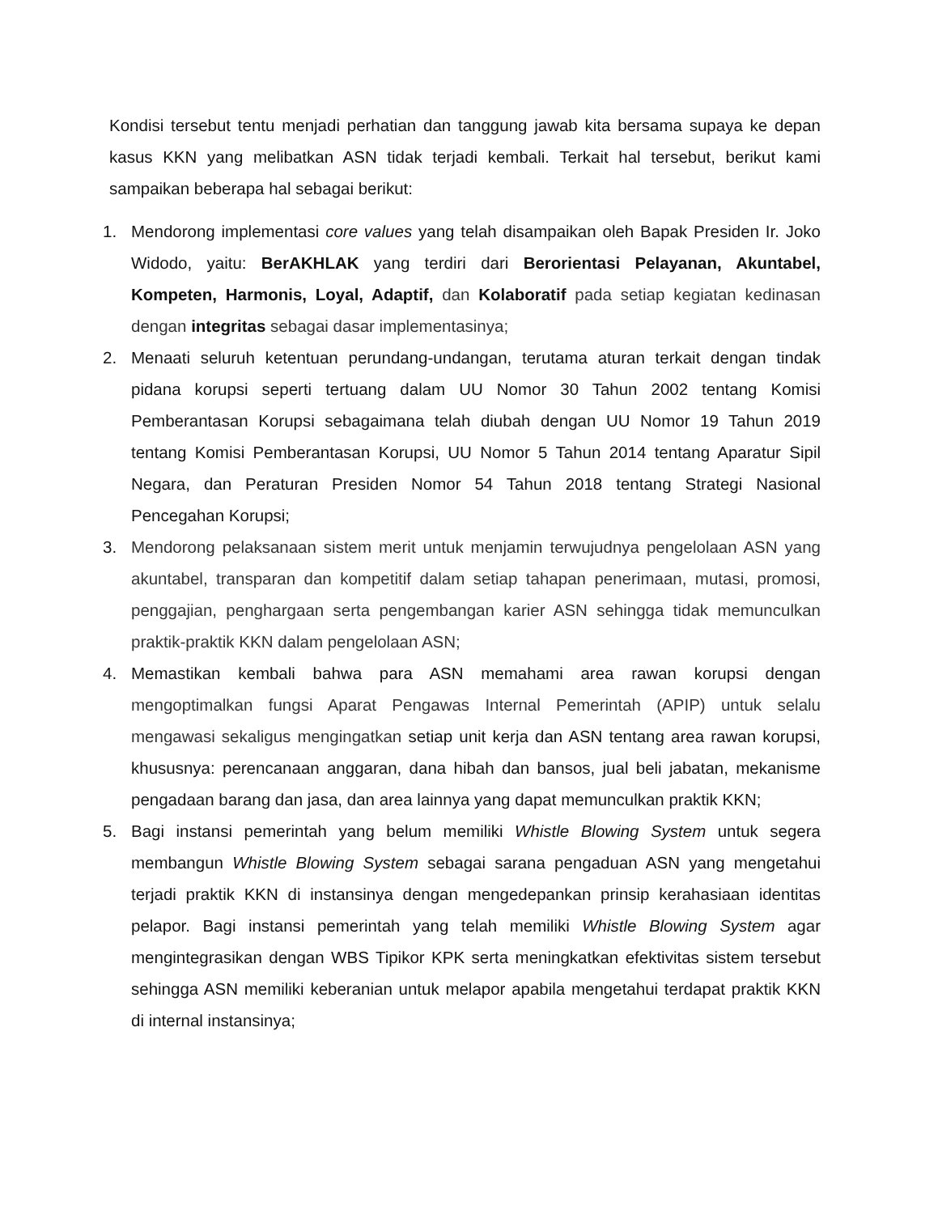Kondisi tersebut tentu menjadi perhatian dan tanggung jawab kita bersama supaya ke depan kasus KKN yang melibatkan ASN tidak terjadi kembali. Terkait hal tersebut, berikut kami sampaikan beberapa hal sebagai berikut:
1. Mendorong implementasi core values yang telah disampaikan oleh Bapak Presiden Ir. Joko Widodo, yaitu: BerAKHLAK yang terdiri dari Berorientasi Pelayanan, Akuntabel, Kompeten, Harmonis, Loyal, Adaptif, dan Kolaboratif pada setiap kegiatan kedinasan dengan integritas sebagai dasar implementasinya;
2. Menaati seluruh ketentuan perundang-undangan, terutama aturan terkait dengan tindak pidana korupsi seperti tertuang dalam UU Nomor 30 Tahun 2002 tentang Komisi Pemberantasan Korupsi sebagaimana telah diubah dengan UU Nomor 19 Tahun 2019 tentang Komisi Pemberantasan Korupsi, UU Nomor 5 Tahun 2014 tentang Aparatur Sipil Negara, dan Peraturan Presiden Nomor 54 Tahun 2018 tentang Strategi Nasional Pencegahan Korupsi;
3. Mendorong pelaksanaan sistem merit untuk menjamin terwujudnya pengelolaan ASN yang akuntabel, transparan dan kompetitif dalam setiap tahapan penerimaan, mutasi, promosi, penggajian, penghargaan serta pengembangan karier ASN sehingga tidak memunculkan praktik-praktik KKN dalam pengelolaan ASN;
4. Memastikan kembali bahwa para ASN memahami area rawan korupsi dengan mengoptimalkan fungsi Aparat Pengawas Internal Pemerintah (APIP) untuk selalu mengawasi sekaligus mengingatkan setiap unit kerja dan ASN tentang area rawan korupsi, khususnya: perencanaan anggaran, dana hibah dan bansos, jual beli jabatan, mekanisme pengadaan barang dan jasa, dan area lainnya yang dapat memunculkan praktik KKN;
5. Bagi instansi pemerintah yang belum memiliki Whistle Blowing System untuk segera membangun Whistle Blowing System sebagai sarana pengaduan ASN yang mengetahui terjadi praktik KKN di instansinya dengan mengedepankan prinsip kerahasiaan identitas pelapor. Bagi instansi pemerintah yang telah memiliki Whistle Blowing System agar mengintegrasikan dengan WBS Tipikor KPK serta meningkatkan efektivitas sistem tersebut sehingga ASN memiliki keberanian untuk melapor apabila mengetahui terdapat praktik KKN di internal instansinya;